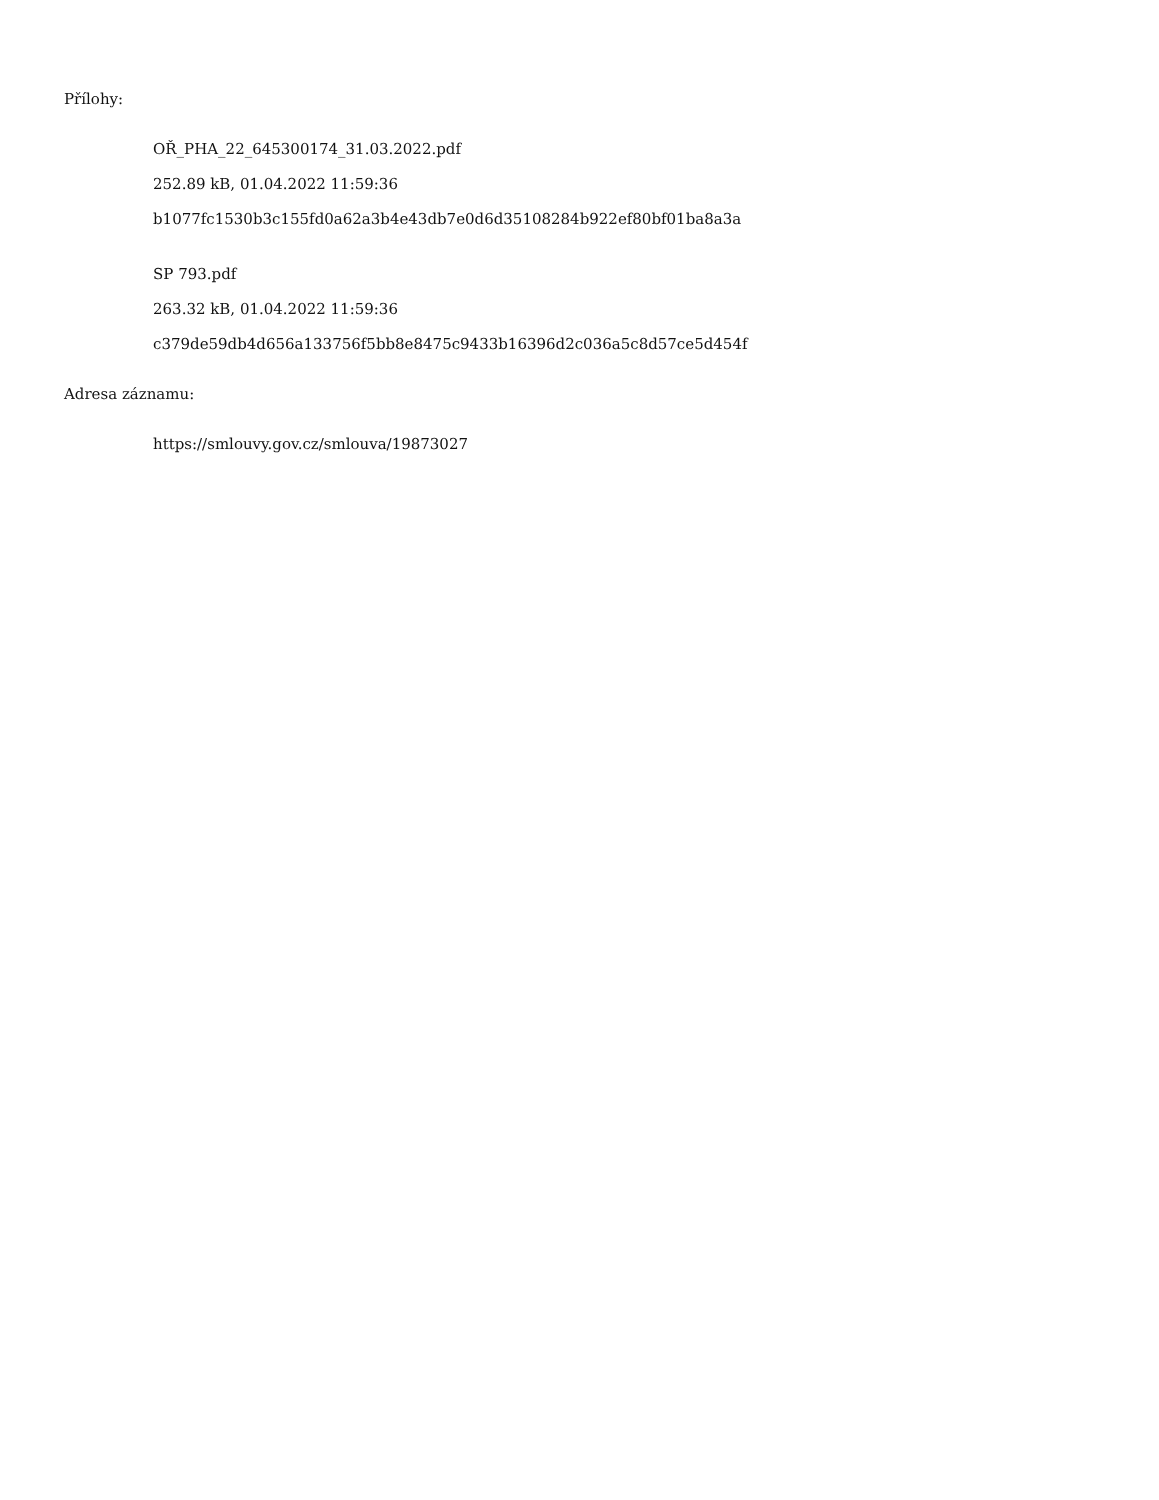Přílohy:
OŘ_PHA_22_645300174_31.03.2022.pdf
252.89 kB, 01.04.2022 11:59:36
b1077fc1530b3c155fd0a62a3b4e43db7e0d6d35108284b922ef80bf01ba8a3a
SP 793.pdf
263.32 kB, 01.04.2022 11:59:36
c379de59db4d656a133756f5bb8e8475c9433b16396d2c036a5c8d57ce5d454f
Adresa záznamu:
https://smlouvy.gov.cz/smlouva/19873027